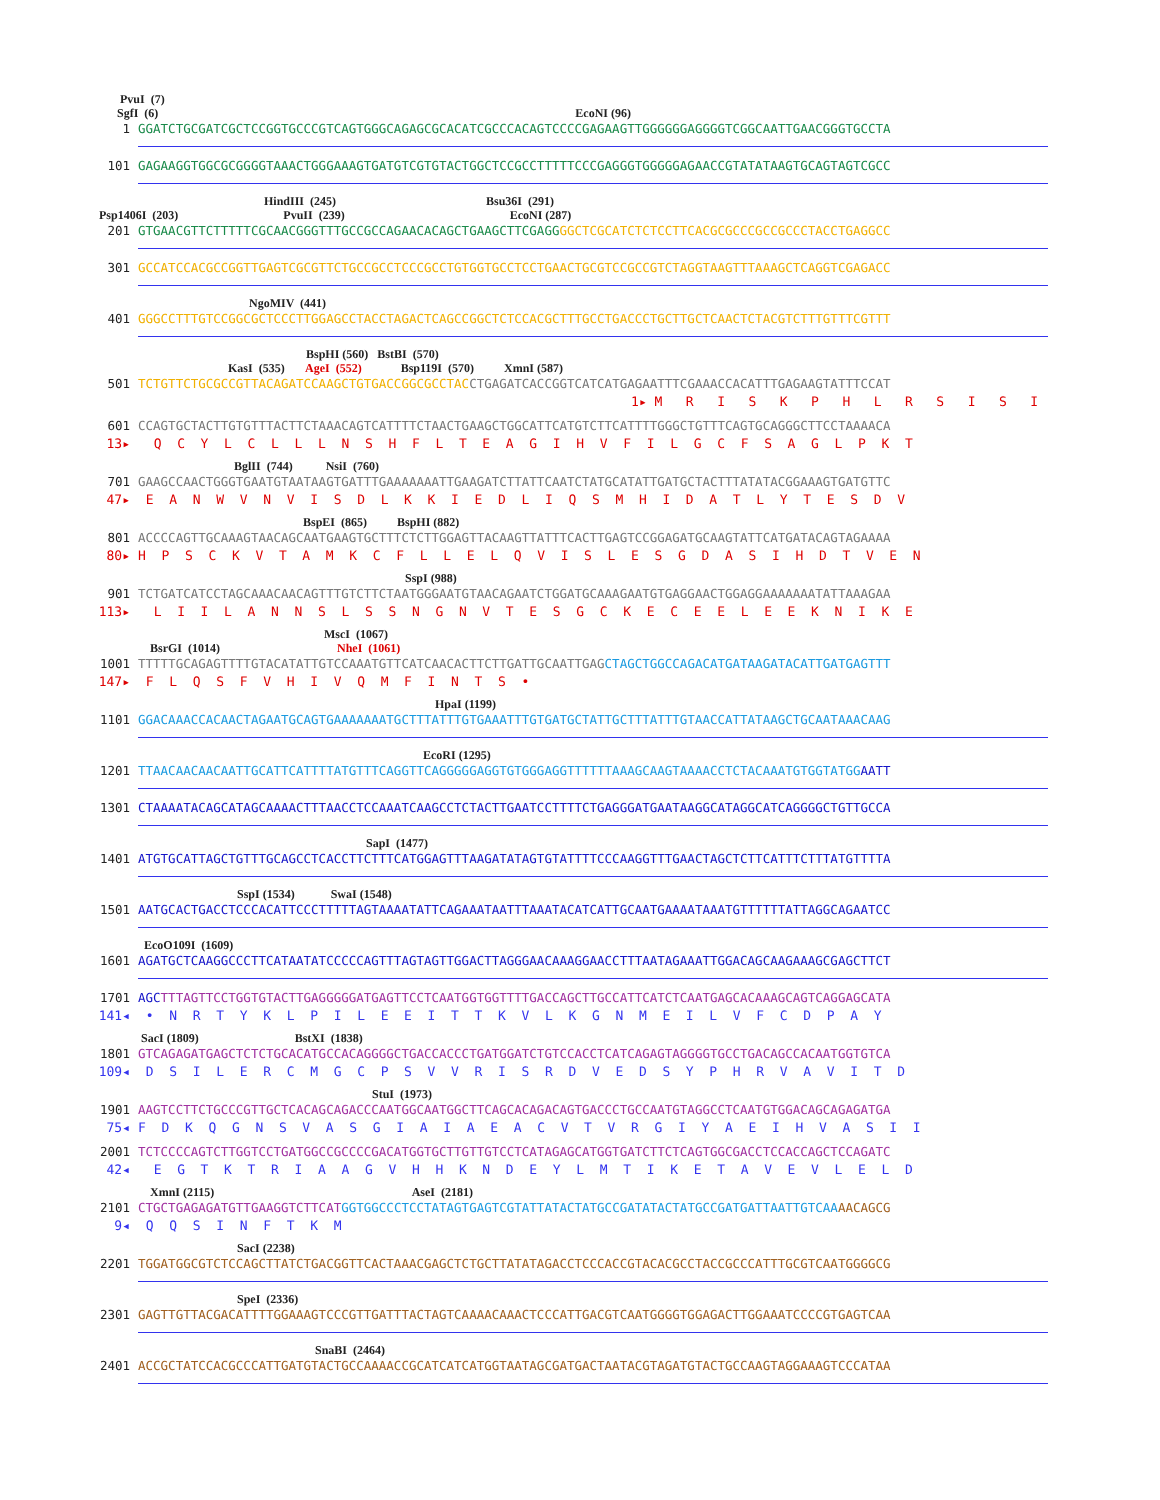PvuI (7)
SgfI (6) EcoNI (96)
1 GGATCTGCGATCGCTCCGGTGCCCGTCAGTGGGCAGAGCGCACATCGCCCACAGTCCCCGAGAAGTTGGGGGGAGGGGTCGGCAATTGAACGGGTGCCTA
101 GAGAAGGTGGCGCGGGGTAAACTGGGAAAGTGATGTCGTGTACTGGCTCCGCCTTTTTCCCGAGGGTGGGGGAGAACCGTATATAAGTGCAGTAGTCGCC
HindIII (245) Bsu36I (291)
Psp1406I (203) PvuII (239) EcoNI (287)
201 GTGAACGTTCTTTTTCGCAACGGGTTTGCCGCCAGAACACAGCTGAAGCTTCGAGG GGCTCGCATCTCTCCTTCACGCGCCCGCCGCCCTACCTGAGGCC
301 GCCATCCACGCCGGTTGAGTCGCGTTCTGCCGCCTCCCGCCTGTGGTGCCTCCTGAACTGCGTCCGCCGTCTAGGTAAGTTTAAAGCTCAGGTCGAGACC
NgoMIV (441)
401 GGGCCTTTGTCCGGCGCTCCCTTGGAGCCTACCTAGACTCAGCCGGCTCTCCACGCTTTGCCTGACCCTGCTTGCTCAACTCTACGTCTTTGTTTCGTTT
BspHI (560) BstBI (570)
KasI (535) AgeI (552) Bsp119I (570) XmnI (587)
501 TCTGTTCTGCGCCGTTACAGATCCAAGCTGTGACCGGCGCCTAC CTGAGATCACCGGTCATCATGAGAATTTCGAAACCACATTTGAGAAGTATTTCCAT
1▸ M R I S K P H L R S I S I
601 CCAGTGCTACTTGTGTTTACTTCTAAACAGTCATTTTCTAACTGAAGCTGGCATTCATGTCTTCATTTTGGGCTGTTTCAGTGCAGGGCTTCCTAAAACA
13▸ Q C Y L C L L L N S H F L T E A G I H V F I L G C F S A G L P K T
BglII (744) NsiI (760)
701 GAAGCCAACTGGGTGAATGTAATAAGTGATTTGAAAAAAATTGAAGATCTTATTCAATCTATGCATATTGATGCTACTTTATATACGGAAAGTGATGTTC
47▸ E A N W V N V I S D L K K I E D L I Q S M H I D A T L Y T E S D V
BspEI (865) BspHI (882)
801 ACCCCAGTTGCAAAGTAACAGCAATGAAGTGCTTTCTCTTGGAGTTACAAGTTATTTCACTTGAGTCCGGAGATGCAAGTATTCATGATACAGTAGAAAA
80▸ H P S C K V T A M K C F L L E L Q V I S L E S G D A S I H D T V E N
SspI (988)
901 TCTGATCATCCTAGCAAACAACAGTTTGTCTTCTAATGGGAATGTAACAGAATCTGGATGCAAAGAATGTGAGGAACTGGAGGAAAAAAATATTAAAGAA
113▸ L I I L A N N S L S S N G N V T E S G C K E C E E L E E K N I K E
MscI (1067)
BsrGI (1014) NheI (1061)
1001 TTTTTGCAGAGTTTTGTACATATTGTCCAAATGTTCATCAACACTTCTTGATTGCAATTGAG CTAGCTGGCCAGACATGATAAGATACATTGATGAGTTT
147▸ F L Q S F V H I V Q M F I N T S •
HpaI (1199)
1101 GGACAAACCACAACTAGAATGCAGTGAAAAAAATGCTTTATTTGTGAAATTTGTGATGCTATTGCTTTATTTGTAACCATTATAAGCTGCAATAAACAAG
EcoRI (1295)
1201 TTAACAACAACAATTGCATTCATTTTATGTTTCAGGTTCAGGGGGAGGTGTGGGAGGTTTTTTAAAGCAAGTAAAACCTCTACAAATGTGGTATGG AATT
1301 CTAAAATACAGCATAGCAAAACTTTAACCTCCAAATCAAGCCTCTACTTGAATCCTTTTCTGAGGGATGAATAAGGCATAGGCATCAGGGGCTGTTGCCA
SapI (1477)
1401 ATGTGCATTAGCTGTTTGCAGCCTCACCTTCTTTCATGGAGTTTAAGATATAGTGTATTTTCCCAAGGTTTGAACTAGCTCTTCATTTCTTTATGTTTTA
SspI (1534) SwaI (1548)
1501 AATGCACTGACCTCCCACATTCCCTTTTTAGTAAAATATTCAGAAATAATTTAAATACATCATTGCAATGAAAATAAATGTTTTTTATTAGGCAGAATCC
EcoO109I (1609)
1601 AGATGCTCAAGGCCCTTCATAATATCCCCCAGTTTAGTAGTTGGACTTAGGGAACAAAGGAACCTTTAATAGAAATTGGACAGCAAGAAAGCGAGCTTCT
1701 AGC TTTAGTTCCTGGTGTACTTGAGGGGGATGAGTTCCTCAATGGTGGTTTTGACCAGCTTGCCATTCATCTCAATGAGCACAAAGCAGTCAGGAGCATA
141◂ • N R T Y K L P I L E E I T T K V L K G N M E I L V F C D P A Y
SacI (1809) BstXI (1838)
1801 GTCAGAGATGAGCTCTCTGCACATGCCACAGGGGCTGACCACCCTGATGGATCTGTCCACCTCATCAGAGTAGGGGTGCCTGACAGCCACAATGGTGTCA
109◂ D S I L E R C M G C P S V V R I S R D V E D S Y P H R V A V I T D
StuI (1973)
1901 AAGTCCTTCTGCCCGTTGCTCACAGCAGACCCAATGGCAATGGCTTCAGCACAGACAGTGACCCTGCCAATGTAGGCCTCAATGTGGACAGCAGAGATGA
75◂ F D K Q G N S V A S G I A I A E A C V T V R G I Y A E I H V A S I I
2001 TCTCCCCAGTCTTGGTCCTGATGGCCGCCCCGACATGGTGCTTGTTGTCCTCATAGAGCATGGTGATCTTCTCAGTGGCGACCTCCACCAGCTCCAGATC
42◂ E G T K T R I A A G V H H K N D E Y L M T I K E T A V E V L E L D
XmnI (2115) AseI (2181)
2101 CTGCTGAGAGATGTTGAAGGTCTTCAT GGTGGCCCTCCTATAGTGAGTCGTATTATACTATGCCGATATACTATGCCGATGATTAATTGTCAA AACAGCG
9◂ Q Q S I N F T K M
SacI (2238)
2201 TGGATGGCGTCTCCAGCTTATCTGACGGTTCACTAAACGAGCTCTGCTTATATAGACCTCCCACCGTACACGCCTACCGCCCATTTGCGTCAATGGGGCG
SpeI (2336)
2301 GAGTTGTTACGACATTTTGGAAAGTCCCGTTGATTTACTAGTCAAAACAAACTCCCATTGACGTCAATGGGGTGGAGACTTGGAAATCCCCGTGAGTCAA
SnaBI (2464)
2401 ACCGCTATCCACGCCCATTGATGTACTGCCAAAACCGCATCATCATGGTAATAGCGATGACTAATACGTAGATGTACTGCCAAGTAGGAAAGTCCCATAA